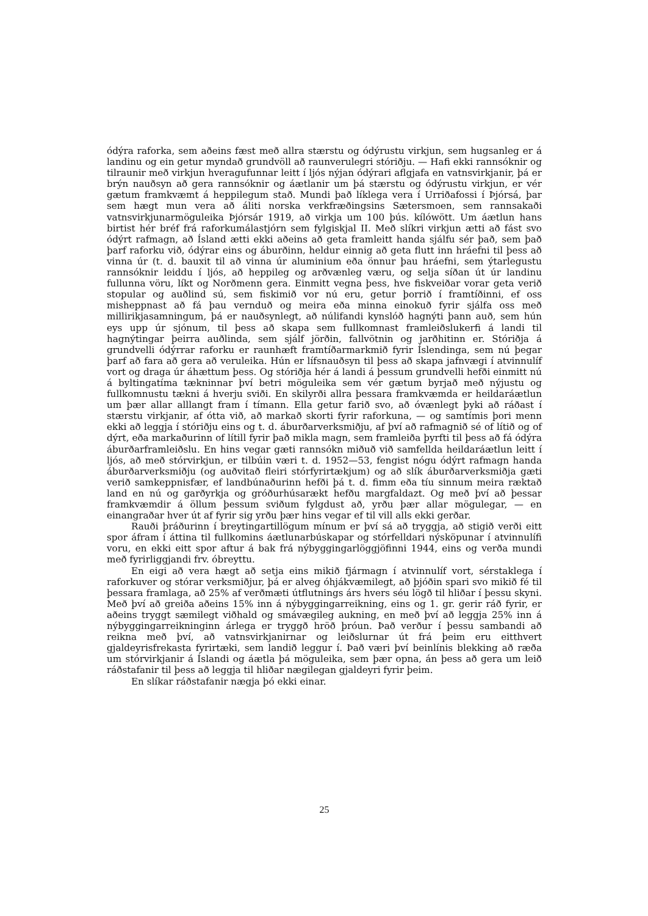ódýra raforka, sem aðeins fæst með allra stærstu og ódýrustu virkjun, sem hugsanleg er á landinu og ein getur myndað grundvöll að raunverulegri stóriðju. — Hafi ekki rannsóknir og tilraunir með virkjun hveragufunnar leitt í ljós nýjan ódýrari aflgjafa en vatnsvirkjanir, þá er brýn nauðsyn að gera rannsóknir og áætlanir um þá stærstu og ódýrustu virkjun, er vér gætum framkvæmt á heppilegum stað. Mundi það líklega vera í Urriðafossi í Þjórsá, þar sem hægt mun vera að áliti norska verkfræðingsins Sætersmoen, sem rannsakaði vatnsvirkjunarmöguleika Þjórsár 1919, að virkja um 100 þús. kílówött. Um áætlun hans birtist hér bréf frá raforkumálastjórn sem fylgiskjal II. Með slíkri virkjun ætti að fást svo ódýrt rafmagn, að Ísland ætti ekki aðeins að geta framleitt handa sjálfu sér það, sem það þarf raforku við, ódýrar eins og áburðinn, heldur einnig að geta flutt inn hráefni til þess að vinna úr (t. d. bauxit til að vinna úr aluminium eða önnur þau hráefni, sem ýtarlegustu rannsóknir leiddu í ljós, að heppileg og arðvænleg væru, og selja síðan út úr landinu fullunna vöru, líkt og Norðmenn gera. Einmitt vegna þess, hve fiskveiðar vorar geta verið stopular og auðlind sú, sem fiskimið vor nú eru, getur þorrið í framtíðinni, ef oss misheppnast að fá þau vernduð og meira eða minna einokuð fyrir sjálfa oss með millirikjasamningum, þá er nauðsynlegt, að núlifandi kynslóð hagnýti þann auð, sem hún eys upp úr sjónum, til þess að skapa sem fullkomnast framleiðslukerfi á landi til hagnýtingar þeirra auðlinda, sem sjálf jörðin, fallvötnin og jarðhitinn er. Stóriðja á grundvelli ódýrrar raforku er raunhæft framtíðarmarkmið fyrir Íslendinga, sem nú þegar þarf að fara að gera að veruleika. Hún er lífsnauðsyn til þess að skapa jafnvægi í atvinnulíf vort og draga úr áhættum þess. Og stóriðja hér á landi á þessum grundvelli hefði einmitt nú á byltingatíma tækninnar því betri möguleika sem vér gætum byrjað með nýjustu og fullkomnustu tækni á hverju sviði. En skilyrði allra þessara framkvæmda er heildaráætlun um þær allar alllangt fram í tímann. Ella getur farið svo, að óvænlegt þyki að ráðast í stærstu virkjanir, af ótta við, að markað skorti fyrir raforkuna, — og samtímis þori menn ekki að leggja í stóriðju eins og t. d. áburðarverksmiðju, af því að rafmagnið sé of lítið og of dýrt, eða markaðurinn of lítill fyrir það mikla magn, sem framleiða þyrfti til þess að fá ódýra áburðarframleiðslu. En hins vegar gæti rannsókn miðuð við samfellda heildaráætlun leitt í ljós, að með stórvirkjun, er tilbúin væri t. d. 1952—53, fengist nógu ódýrt rafmagn handa áburðarverksmiðju (og auðvitað fleiri stórfyrirtækjum) og að slík áburðarverksmiðja gæti verið samkeppnisfær, ef landbúnaðurinn hefði þá t. d. fimm eða tíu sinnum meira ræktað land en nú og garðyrkja og gróðurhúsarækt hefðu margfaldazt. Og með því að þessar framkvæmdir á öllum þessum sviðum fylgdust að, yrðu þær allar mögulegar, — en einangraðar hver út af fyrir sig yrðu þær hins vegar ef til vill alls ekki gerðar.
Rauði þráðurinn í breytingartillögum mínum er því sá að tryggja, að stigið verði eitt spor áfram í áttina til fullkomins áætlunarbúskapar og stórfelldari nýsköpunar í atvinnulífi voru, en ekki eitt spor aftur á bak frá nýbyggingarlöggjöfinni 1944, eins og verða mundi með fyrirliggjandi frv. óbreyttu.
En eigi að vera hægt að setja eins mikið fjármagn í atvinnulíf vort, sérstaklega í raforkuver og stórar verksmiðjur, þá er alveg óhjákvæmilegt, að þjóðin spari svo mikið fé til þessara framlaga, að 25% af verðmæti útflutnings árs hvers séu lögð til hliðar í þessu skyni. Með því að greiða aðeins 15% inn á nýbyggingarreikning, eins og 1. gr. gerir ráð fyrir, er aðeins tryggt sæmilegt viðhald og smávægileg aukning, en með því að leggja 25% inn á nýbyggingarreikninginn árlega er tryggð hröð þróun. Það verður í þessu sambandi að reikna með því, að vatnsvirkjanirnar og leiðslurnar út frá þeim eru eitthvert gjaldeyrisfrekasta fyrirtæki, sem landið leggur í. Það væri því beinlínis blekking að ræða um stórvirkjanir á Íslandi og áætla þá möguleika, sem þær opna, án þess að gera um leið ráðstafanir til þess að leggja til hliðar nægilegan gjaldeyri fyrir þeim.
En slíkar ráðstafanir nægja þó ekki einar.
25